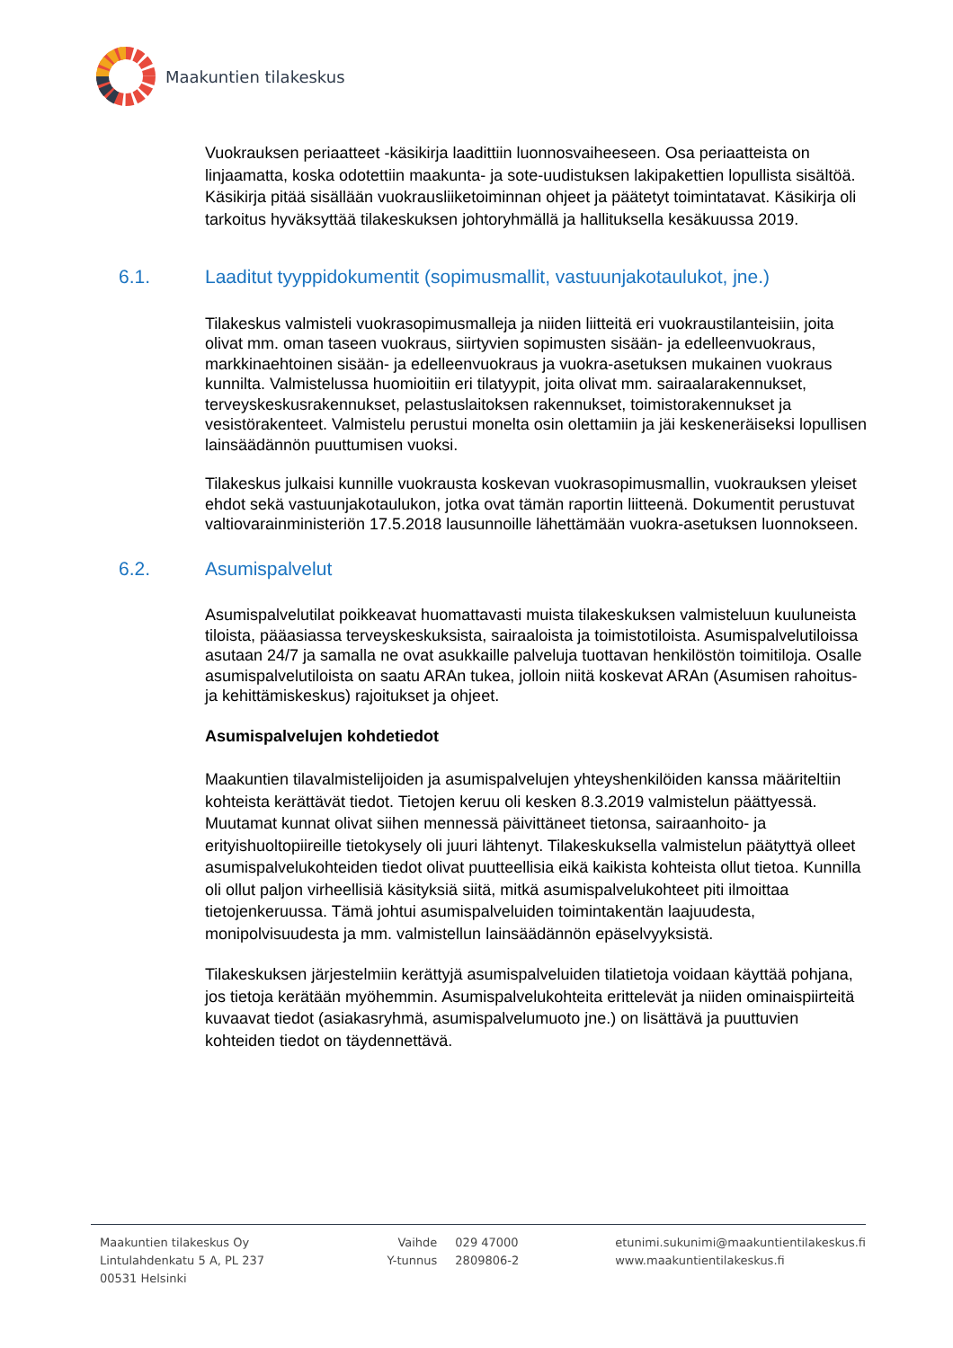Maakuntien tilakeskus
Vuokrauksen periaatteet -käsikirja laadittiin luonnosvaiheeseen. Osa periaatteista on linjaamatta, koska odotettiin maakunta- ja sote-uudistuksen lakipakettien lopullista sisältöä. Käsikirja pitää sisällään vuokrausliiketoiminnan ohjeet ja päätetyt toimintatavat. Käsikirja oli tarkoitus hyväksyttää tilakeskuksen johtoryhmällä ja hallituksella kesäkuussa 2019.
6.1. Laaditut tyyppidokumentit (sopimusmallit, vastuunjakotaulukot, jne.)
Tilakeskus valmisteli vuokrasopimusmalleja ja niiden liitteitä eri vuokraustilanteisiin, joita olivat mm. oman taseen vuokraus, siirtyvien sopimusten sisään- ja edelleenvuokraus, markkinaehtoinen sisään- ja edelleenvuokraus ja vuokra-asetuksen mukainen vuokraus kunnilta. Valmistelussa huomioitiin eri tilatyypit, joita olivat mm. sairaalarakennukset, terveyskeskusrakennukset, pelastuslaitoksen rakennukset, toimistorakennukset ja vesistörakenteet. Valmistelu perustui monelta osin olettamiin ja jäi keskeneräiseksi lopullisen lainsäädännön puuttumisen vuoksi.
Tilakeskus julkaisi kunnille vuokrausta koskevan vuokrasopimusmallin, vuokrauksen yleiset ehdot sekä vastuunjakotaulukon, jotka ovat tämän raportin liitteenä. Dokumentit perustuvat valtiovarainministeriön 17.5.2018 lausunnoille lähettämään vuokra-asetuksen luonnokseen.
6.2. Asumispalvelut
Asumispalvelutilat poikkeavat huomattavasti muista tilakeskuksen valmisteluun kuuluneista tiloista, pääasiassa terveyskeskuksista, sairaaloista ja toimistotiloista. Asumispalvelutiloissa asutaan 24/7 ja samalla ne ovat asukkaille palveluja tuottavan henkilöstön toimitiloja. Osalle asumispalvelutiloista on saatu ARAn tukea, jolloin niitä koskevat ARAn (Asumisen rahoitus- ja kehittämiskeskus) rajoitukset ja ohjeet.
Asumispalvelujen kohdetiedot
Maakuntien tilavalmistelijoiden ja asumispalvelujen yhteyshenkilöiden kanssa määriteltiin kohteista kerättävät tiedot. Tietojen keruu oli kesken 8.3.2019 valmistelun päättyessä. Muutamat kunnat olivat siihen mennessä päivittäneet tietonsa, sairaanhoito- ja erityishuoltopiireille tietokysely oli juuri lähtenyt. Tilakeskuksella valmistelun päätyttyä olleet asumispalvelukohteiden tiedot olivat puutteellisia eikä kaikista kohteista ollut tietoa. Kunnilla oli ollut paljon virheellisiä käsityksiä siitä, mitkä asumispalvelukohteet piti ilmoittaa tietojenkeruussa. Tämä johtui asumispalveluiden toimintakentän laajuudesta, monipolvisuudesta ja mm. valmistellun lainsäädännön epäselvyyksistä.
Tilakeskuksen järjestelmiin kerättyjä asumispalveluiden tilatietoja voidaan käyttää pohjana, jos tietoja kerätään myöhemmin. Asumispalvelukohteita erittelevät ja niiden ominaispiirteitä kuvaavat tiedot (asiakasryhmä, asumispalvelumuoto jne.) on lisättävä ja puuttuvien kohteiden tiedot on täydennettävä.
Maakuntien tilakeskus Oy
Lintulahdenkatu 5 A, PL 237
00531 Helsinki
Vaihde
Y-tunnus
029 47000
2809806-2
etunimi.sukunimi@maakuntientilakeskus.fi
www.maakuntientilakeskus.fi